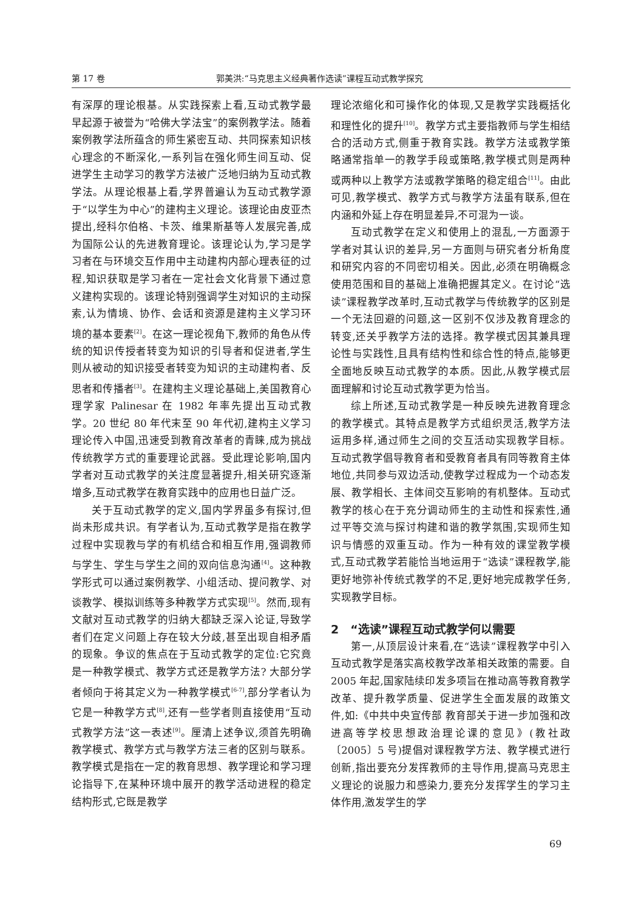第 17 卷 郭美洪:“马克思主义经典著作选读”课程互动式教学探究
有深厚的理论根基。从实践探索上看,互动式教学最早起源于被誉为“哈佛大学法宝”的案例教学法。随着案例教学法所蕴含的师生紧密互动、共同探索知识核心理念的不断深化,一系列旨在强化师生间互动、促进学生主动学习的教学方法被广泛地归纳为互动式教学法。从理论根基上看,学界普遍认为互动式教学源于“以学生为中心”的建构主义理论。该理论由皮亚杰提出,经科尔伯格、卡茨、维果斯基等人发展完善,成为国际公认的先进教育理论。该理论认为,学习是学习者在与环境交互作用中主动建构内部心理表征的过程,知识获取是学习者在一定社会文化背景下通过意义建构实现的。该理论特别强调学生对知识的主动探索,认为情境、协作、会话和资源是建构主义学习环境的基本要素<sup>[2]</sup>。在这一理论视角下,教师的角色从传统的知识传授者转变为知识的引导者和促进者,学生则从被动的知识接受者转变为知识的主动建构者、反思者和传播者<sup>[3]</sup>。在建构主义理论基础上,美国教育心理学家 Palinesar 在 1982 年率先提出互动式教学。20 世纪 80 年代末至 90 年代初,建构主义学习理论传入中国,迅速受到教育改革者的青睐,成为挑战传统教学方式的重要理论武器。受此理论影响,国内学者对互动式教学的关注度显著提升,相关研究逐渐增多,互动式教学在教育实践中的应用也日益广泛。
关于互动式教学的定义,国内学界虽多有探讨,但尚未形成共识。有学者认为,互动式教学是指在教学过程中实现教与学的有机结合和相互作用,强调教师与学生、学生与学生之间的双向信息沟通<sup>[4]</sup>。这种教学形式可以通过案例教学、小组活动、提问教学、对谈教学、模拟训练等多种教学方式实现<sup>[5]</sup>。然而,现有文献对互动式教学的归纳大都缺乏深入论证,导致学者们在定义问题上存在较大分歧,甚至出现自相矛盾的现象。争议的焦点在于互动式教学的定位:它究竟是一种教学模式、教学方式还是教学方法? 大部分学者倾向于将其定义为一种教学模式<sup>[6-7]</sup>,部分学者认为它是一种教学方式<sup>[8]</sup>,还有一些学者则直接使用“互动式教学方法”这一表述<sup>[9]</sup>。厘清上述争议,须首先明确教学模式、教学方式与教学方法三者的区别与联系。教学模式是指在一定的教育思想、教学理论和学习理论指导下,在某种环境中展开的教学活动进程的稳定结构形式,它既是教学
理论浓缩化和可操作化的体现,又是教学实践概括化和理性化的提升<sup>[10]</sup>。教学方式主要指教师与学生相结合的活动方式,侧重于教育实践。教学方法或教学策略通常指单一的教学手段或策略,教学模式则是两种或两种以上教学方法或教学策略的稳定组合<sup>[11]</sup>。由此可见,教学模式、教学方式与教学方法虽有联系,但在内涵和外延上存在明显差异,不可混为一谈。
互动式教学在定义和使用上的混乱,一方面源于学者对其认识的差异,另一方面则与研究者分析角度和研究内容的不同密切相关。因此,必须在明确概念使用范围和目的基础上准确把握其定义。在讨论“选读”课程教学改革时,互动式教学与传统教学的区别是一个无法回避的问题,这一区别不仅涉及教育理念的转变,还关乎教学方法的选择。教学模式因其兼具理论性与实践性,且具有结构性和综合性的特点,能够更全面地反映互动式教学的本质。因此,从教学模式层面理解和讨论互动式教学更为恰当。
综上所述,互动式教学是一种反映先进教育理念的教学模式。其特点是教学方式组织灵活,教学方法运用多样,通过师生之间的交互活动实现教学目标。互动式教学倡导教育者和受教育者具有同等教育主体地位,共同参与双边活动,使教学过程成为一个动态发展、教学相长、主体间交互影响的有机整体。互动式教学的核心在于充分调动师生的主动性和探索性,通过平等交流与探讨构建和谐的教学氛围,实现师生知识与情感的双重互动。作为一种有效的课堂教学模式,互动式教学若能恰当地运用于“选读”课程教学,能更好地弥补传统式教学的不足,更好地完成教学任务,实现教学目标。
2　“选读”课程互动式教学何以需要
第一,从顶层设计来看,在“选读”课程教学中引入互动式教学是落实高校教学改革相关政策的需要。自 2005 年起,国家陆续印发多项旨在推动高等教育教学改革、提升教学质量、促进学生全面发展的政策文件,如:《中共中央宣传部 教育部关于进一步加强和改进高等学校思想政治理论课的意见》(教社政〔2005〕5 号)提倡对课程教学方法、教学模式进行创新,指出要充分发挥教师的主导作用,提高马克思主义理论的说服力和感染力,要充分发挥学生的学习主体作用,激发学生的学
69